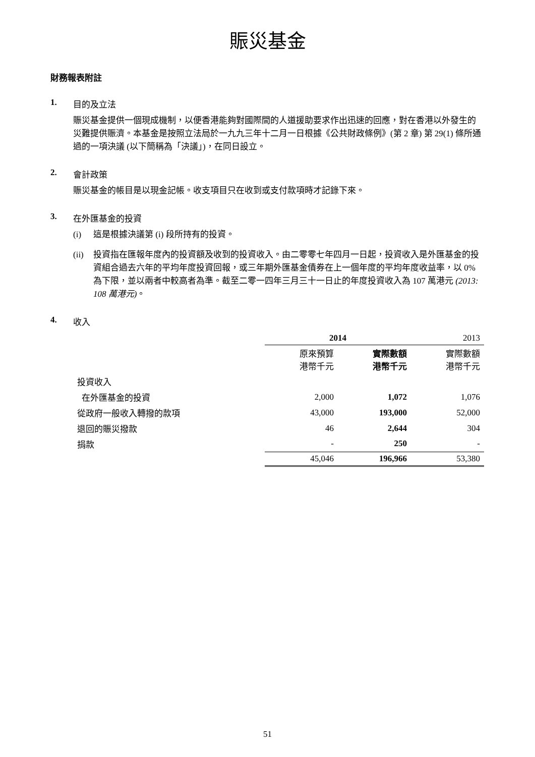賑災基金
財務報表附註
1. 目的及立法
賑災基金提供一個現成機制，以便香港能夠對國際間的人道援助要求作出迅速的回應，對在香港以外發生的災難提供賑濟。本基金是按照立法局於一九九三年十二月一日根據《公共財政條例》(第 2 章) 第 29(1) 條所通過的一項決議 (以下簡稱為「決議」)，在同日設立。
2. 會計政策
賑災基金的帳目是以現金記帳。收支項目只在收到或支付款項時才記錄下來。
3. 在外匯基金的投資
(i) 這是根據決議第 (i) 段所持有的投資。
(ii) 投資指在匯報年度內的投資額及收到的投資收入。由二零零七年四月一日起，投資收入是外匯基金的投資組合過去六年的平均年度投資回報，或三年期外匯基金債券在上一個年度的平均年度收益率，以 0% 為下限，並以兩者中較高者為準。截至二零一四年三月三十一日止的年度投資收入為 107 萬港元 (2013: 108 萬港元)。
4. 收入
| | 2014 | | 2013 |
| | 原來預算 港幣千元 | 實際數額 港幣千元 | 實際數額 港幣千元 |
| 投資收入 | | | |
| 在外匯基金的投資 | 2,000 | 1,072 | 1,076 |
| 從政府一般收入轉撥的款項 | 43,000 | 193,000 | 52,000 |
| 退回的賑災撥款 | 46 | 2,644 | 304 |
| 捐款 | - | 250 | - |
| | 45,046 | 196,966 | 53,380 |
51